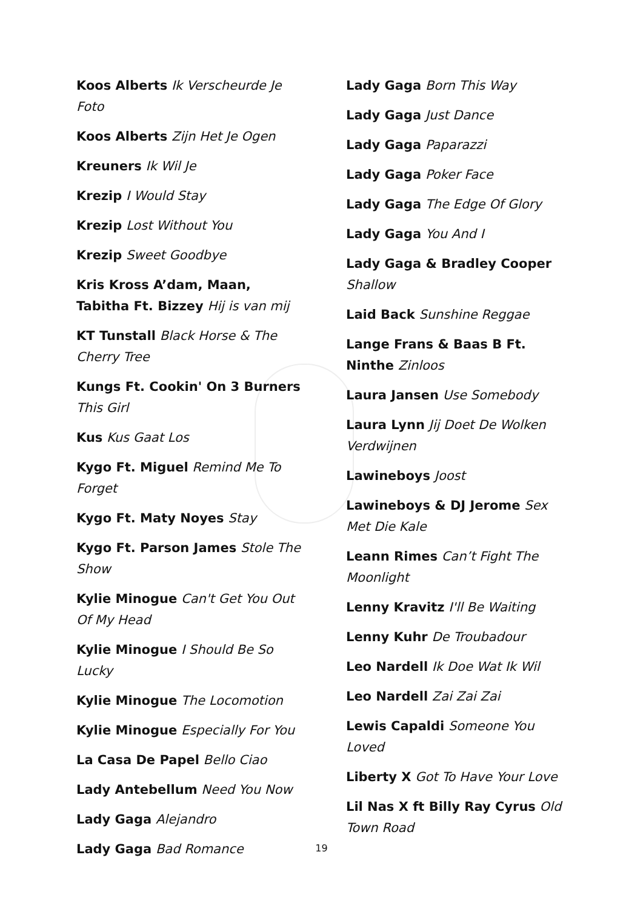Koos Alberts Ik Verscheurde Je Foto
Koos Alberts Zijn Het Je Ogen
Kreuners Ik Wil Je
Krezip I Would Stay
Krezip Lost Without You
Krezip Sweet Goodbye
Kris Kross A’dam, Maan, Tabitha Ft. Bizzey Hij is van mij
KT Tunstall Black Horse & The Cherry Tree
Kungs Ft. Cookin' On 3 Burners This Girl
Kus Kus Gaat Los
Kygo Ft. Miguel Remind Me To Forget
Kygo Ft. Maty Noyes Stay
Kygo Ft. Parson James Stole The Show
Kylie Minogue Can't Get You Out Of My Head
Kylie Minogue I Should Be So Lucky
Kylie Minogue The Locomotion
Kylie Minogue Especially For You
La Casa De Papel Bello Ciao
Lady Antebellum Need You Now
Lady Gaga Alejandro
Lady Gaga Bad Romance
Lady Gaga Born This Way
Lady Gaga Just Dance
Lady Gaga Paparazzi
Lady Gaga Poker Face
Lady Gaga The Edge Of Glory
Lady Gaga You And I
Lady Gaga & Bradley Cooper Shallow
Laid Back Sunshine Reggae
Lange Frans & Baas B Ft. Ninthe Zinloos
Laura Jansen Use Somebody
Laura Lynn Jij Doet De Wolken Verdwijnen
Lawineboys Joost
Lawineboys & DJ Jerome Sex Met Die Kale
Leann Rimes Can’t Fight The Moonlight
Lenny Kravitz I'll Be Waiting
Lenny Kuhr De Troubadour
Leo Nardell Ik Doe Wat Ik Wil
Leo Nardell Zai Zai Zai
Lewis Capaldi Someone You Loved
Liberty X Got To Have Your Love
Lil Nas X ft Billy Ray Cyrus Old Town Road
19